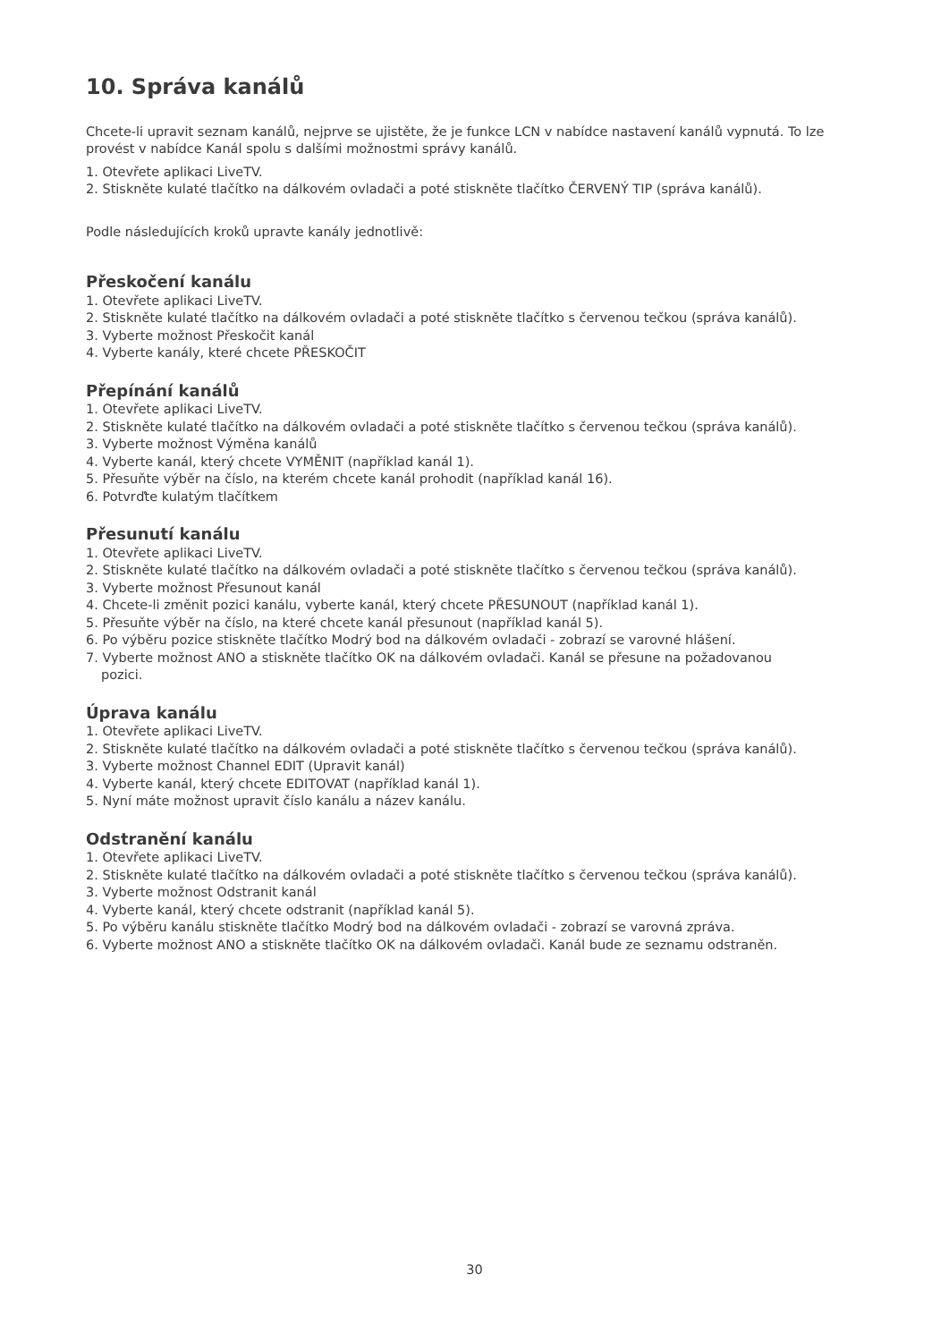10. Správa kanálů
Chcete-li upravit seznam kanálů, nejprve se ujistěte, že je funkce LCN v nabídce nastavení kanálů vypnutá. To lze provést v nabídce Kanál spolu s dalšími možnostmi správy kanálů.
1. Otevřete aplikaci LiveTV.
2. Stiskněte kulaté tlačítko na dálkovém ovladači a poté stiskněte tlačítko ČERVENÝ TIP (správa kanálů).
Podle následujících kroků upravte kanály jednotlivě:
Přeskočení kanálu
1. Otevřete aplikaci LiveTV.
2. Stiskněte kulaté tlačítko na dálkovém ovladači a poté stiskněte tlačítko s červenou tečkou (správa kanálů).
3. Vyberte možnost Přeskočit kanál
4. Vyberte kanály, které chcete PŘESKOČIT
Přepínání kanálů
1. Otevřete aplikaci LiveTV.
2. Stiskněte kulaté tlačítko na dálkovém ovladači a poté stiskněte tlačítko s červenou tečkou (správa kanálů).
3. Vyberte možnost Výměna kanálů
4. Vyberte kanál, který chcete VYMĚNIT (například kanál 1).
5. Přesuňte výběr na číslo, na kterém chcete kanál prohodit (například kanál 16).
6. Potvrďte kulatým tlačítkem
Přesunutí kanálu
1. Otevřete aplikaci LiveTV.
2. Stiskněte kulaté tlačítko na dálkovém ovladači a poté stiskněte tlačítko s červenou tečkou (správa kanálů).
3. Vyberte možnost Přesunout kanál
4. Chcete-li změnit pozici kanálu, vyberte kanál, který chcete PŘESUNOUT (například kanál 1).
5. Přesuňte výběr na číslo, na které chcete kanál přesunout (například kanál 5).
6. Po výběru pozice stiskněte tlačítko Modrý bod na dálkovém ovladači - zobrazí se varovné hlášení.
7. Vyberte možnost ANO a stiskněte tlačítko OK na dálkovém ovladači. Kanál se přesune na požadovanou
pozici.
Úprava kanálu
1. Otevřete aplikaci LiveTV.
2. Stiskněte kulaté tlačítko na dálkovém ovladači a poté stiskněte tlačítko s červenou tečkou (správa kanálů).
3. Vyberte možnost Channel EDIT (Upravit kanál)
4. Vyberte kanál, který chcete EDITOVAT (například kanál 1).
5. Nyní máte možnost upravit číslo kanálu a název kanálu.
Odstranění kanálu
1. Otevřete aplikaci LiveTV.
2. Stiskněte kulaté tlačítko na dálkovém ovladači a poté stiskněte tlačítko s červenou tečkou (správa kanálů).
3. Vyberte možnost Odstranit kanál
4. Vyberte kanál, který chcete odstranit (například kanál 5).
5. Po výběru kanálu stiskněte tlačítko Modrý bod na dálkovém ovladači - zobrazí se varovná zpráva.
6. Vyberte možnost ANO a stiskněte tlačítko OK na dálkovém ovladači. Kanál bude ze seznamu odstraněn.
30